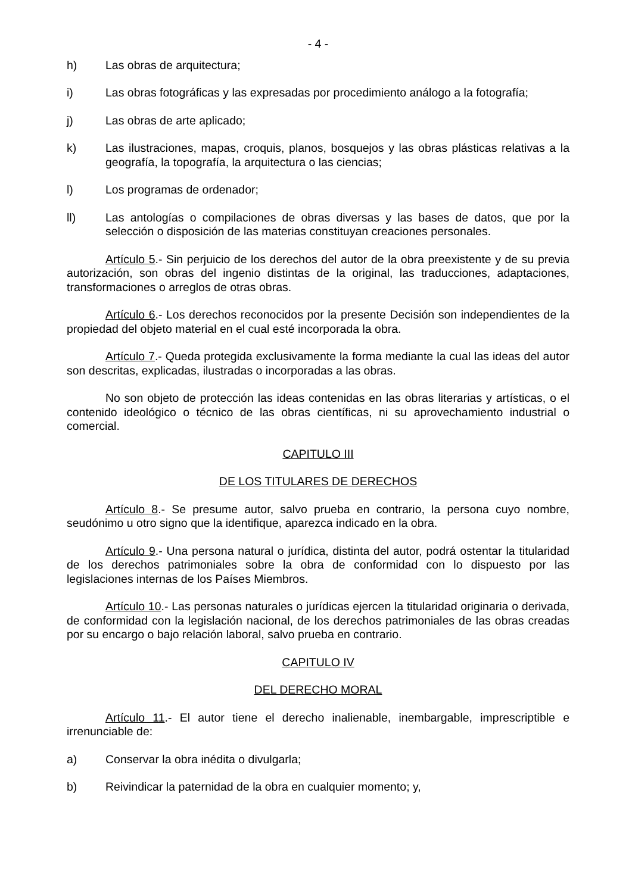- 4 -
h) Las obras de arquitectura;
i) Las obras fotográficas y las expresadas por procedimiento análogo a la fotografía;
j) Las obras de arte aplicado;
k) Las ilustraciones, mapas, croquis, planos, bosquejos y las obras plásticas relativas a la geografía, la topografía, la arquitectura o las ciencias;
l) Los programas de ordenador;
ll) Las antologías o compilaciones de obras diversas y las bases de datos, que por la selección o disposición de las materias constituyan creaciones personales.
Artículo 5.- Sin perjuicio de los derechos del autor de la obra preexistente y de su previa autorización, son obras del ingenio distintas de la original, las traducciones, adaptaciones, transformaciones o arreglos de otras obras.
Artículo 6.- Los derechos reconocidos por la presente Decisión son independientes de la propiedad del objeto material en el cual esté incorporada la obra.
Artículo 7.- Queda protegida exclusivamente la forma mediante la cual las ideas del autor son descritas, explicadas, ilustradas o incorporadas a las obras.
No son objeto de protección las ideas contenidas en las obras literarias y artísticas, o el contenido ideológico o técnico de las obras científicas, ni su aprovechamiento industrial o comercial.
CAPITULO III
DE LOS TITULARES DE DERECHOS
Artículo 8.- Se presume autor, salvo prueba en contrario, la persona cuyo nombre, seudónimo u otro signo que la identifique, aparezca indicado en la obra.
Artículo 9.- Una persona natural o jurídica, distinta del autor, podrá ostentar la titularidad de los derechos patrimoniales sobre la obra de conformidad con lo dispuesto por las legislaciones internas de los Países Miembros.
Artículo 10.- Las personas naturales o jurídicas ejercen la titularidad originaria o derivada, de conformidad con la legislación nacional, de los derechos patrimoniales de las obras creadas por su encargo o bajo relación laboral, salvo prueba en contrario.
CAPITULO IV
DEL DERECHO MORAL
Artículo 11.- El autor tiene el derecho inalienable, inembargable, imprescriptible e irrenunciable de:
a) Conservar la obra inédita o divulgarla;
b) Reivindicar la paternidad de la obra en cualquier momento; y,